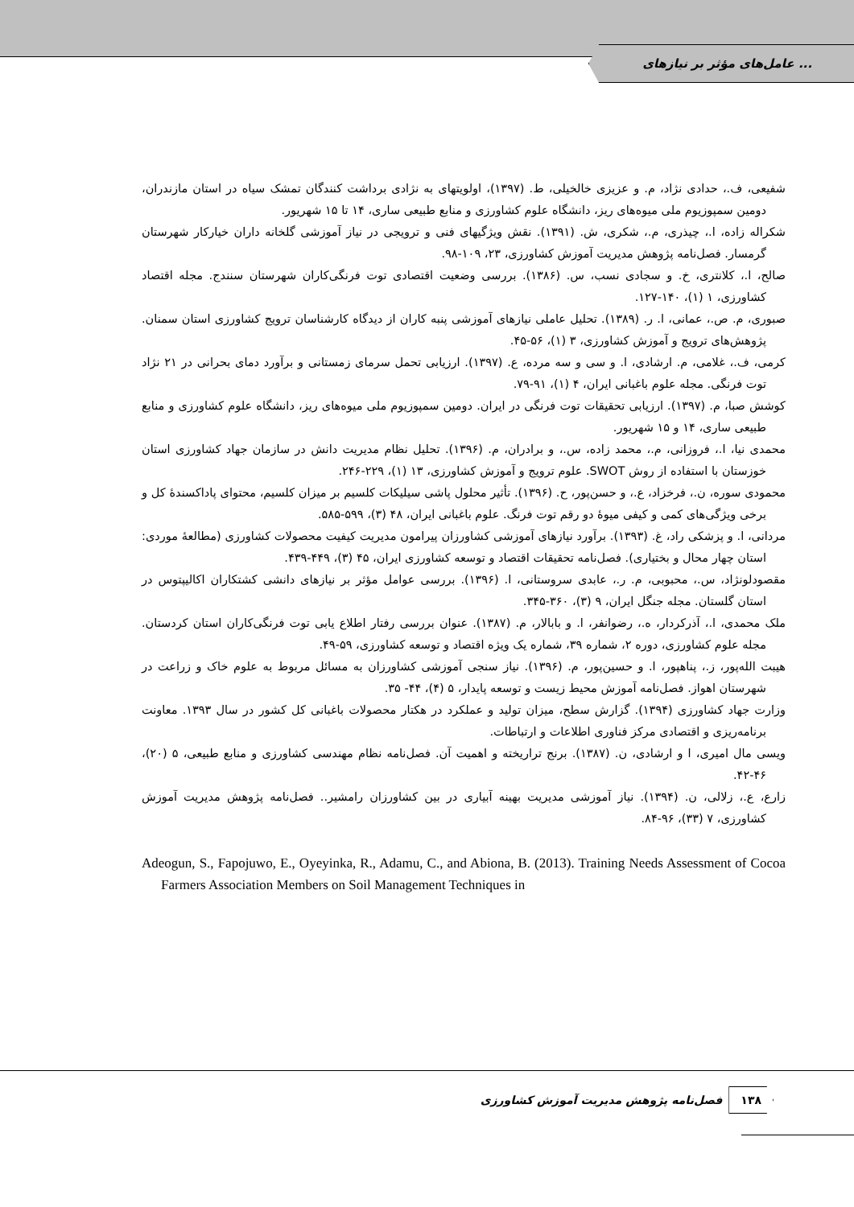عامل‌های مؤثر بر نیازهای ...
شفیعی، ف.، حدادی نژاد، م. و عزیزی خالخیلی، ط. (۱۳۹۷)، اولویتهای به نژادی برداشت کنندگان تمشک سیاه در استان مازندران، دومین سمپوزیوم ملی میوه‌های ریز، دانشگاه علوم کشاورزی و منابع طبیعی ساری، ۱۴ تا ۱۵ شهریور.
شکراله زاده، ا.، چیذری، م.، شکری، ش. (۱۳۹۱). نقش ویژگیهای فنی و ترویجی در نیاز آموزشی گلخانه داران خیارکار شهرستان گرمسار. فصل‌نامه پژوهش مدیریت آموزش کشاورزی، ۲۳، ۱۰۹-۹۸.
صالح، ا.، کلانتری، خ. و سجادی نسب، س. (۱۳۸۶). بررسی وضعیت اقتصادی توت فرنگی‌کاران شهرستان سنندج. مجله اقتصاد کشاورزی، ۱ (۱)، ۱۴۰-۱۲۷.
صبوری، م. ص.، عمانی، ا. ر. (۱۳۸۹). تحلیل عاملی نیازهای آموزشی پنبه کاران از دیدگاه کارشناسان ترویج کشاورزی استان سمنان. پژوهش‌های ترویج و آموزش کشاورزی، ۳ (۱)، ۵۶-۴۵.
کرمی، ف.، غلامی، م. ارشادی، ا. و سی و سه مرده، ع. (۱۳۹۷). ارزیابی تحمل سرمای زمستانی و برآورد دمای بحرانی در ۲۱ نژاد توت فرنگی. مجله علوم باغبانی ایران، ۴ (۱)، ۹۱-۷۹.
کوشش صبا، م. (۱۳۹۷). ارزیابی تحقیقات توت فرنگی در ایران. دومین سمپوزیوم ملی میوه‌های ریز، دانشگاه علوم کشاورزی و منابع طبیعی ساری، ۱۴ و ۱۵ شهریور.
محمدی نیا، ا.، فروزانی، م.، محمد زاده، س.، و برادران، م. (۱۳۹۶). تحلیل نظام مدیریت دانش در سازمان جهاد کشاورزی استان خوزستان با استفاده از روش SWOT. علوم ترویج و آموزش کشاورزی، ۱۳ (۱)، ۲۲۹-۲۴۶.
محمودی سوره، ن.، فرخزاد، ع.، و حسن‌پور، ح. (۱۳۹۶). تأثیر محلول پاشی سیلیکات کلسیم بر میزان کلسیم، محتوای پاداکسندهٔ کل و برخی ویژگی‌های کمی و کیفی میوهٔ دو رقم توت فرنگ. علوم باغبانی ایران، ۴۸ (۳)، ۵۹۹-۵۸۵.
مردانی، ا. و پزشکی راد، غ. (۱۳۹۳). برآورد نیازهای آموزشی کشاورزان پیرامون مدیریت کیفیت محصولات کشاورزی (مطالعهٔ موردی: استان چهار محال و بختیاری). فصل‌نامه تحقیقات اقتصاد و توسعه کشاورزی ایران، ۴۵ (۳)، ۴۴۹-۴۳۹.
مقصودلونژاد، س.، محبوبی، م. ر.، عابدی سروستانی، ا. (۱۳۹۶). بررسی عوامل مؤثر بر نیازهای دانشی کشتکاران اکالیپتوس در استان گلستان. مجله جنگل ایران، ۹ (۳)، ۳۶۰-۳۴۵.
ملک محمدی، ا.، آذرکردار، ه.، رضوانفر، ا. و بابالار، م. (۱۳۸۷). عنوان بررسی رفتار اطلاع یابی توت فرنگی‌کاران استان کردستان. مجله علوم کشاورزی، دوره ۲، شماره ۳۹، شماره یک ویژه اقتصاد و توسعه کشاورزی، ۵۹-۴۹.
هیبت الله‌پور، ز.، پناهپور، ا. و حسین‌پور، م. (۱۳۹۶). نیاز سنجی آموزشی کشاورزان به مسائل مربوط به علوم خاک و زراعت در شهرستان اهواز. فصل‌نامه آموزش محیط زیست و توسعه پایدار، ۵ (۴)، ۴۴- ۳۵.
وزارت جهاد کشاورزی (۱۳۹۴). گزارش سطح، میزان تولید و عملکرد در هکتار محصولات باغبانی کل کشور در سال ۱۳۹۳. معاونت برنامه‌ریزی و اقتصادی مرکز فناوری اطلاعات و ارتباطات.
ویسی مال امیری، ا و ارشادی، ن. (۱۳۸۷). برنج تراریخته و اهمیت آن. فصل‌نامه نظام مهندسی کشاورزی و منابع طبیعی، ۵ (۲۰)، ۴۶-۴۲.
زارع، ع.، زلالی، ن. (۱۳۹۴). نیاز آموزشی مدیریت بهینه آبیاری در بین کشاورزان رامشیر.. فصل‌نامه پژوهش مدیریت آموزش کشاورزی، ۷ (۳۳)، ۹۶-۸۴.
Adeogun, S., Fapojuwo, E., Oyeyinka, R., Adamu, C., and Abiona, B. (2013). Training Needs Assessment of Cocoa Farmers Association Members on Soil Management Techniques in
۱۳۸ فصل‌نامه پژوهش مدیریت آموزش کشاورزی